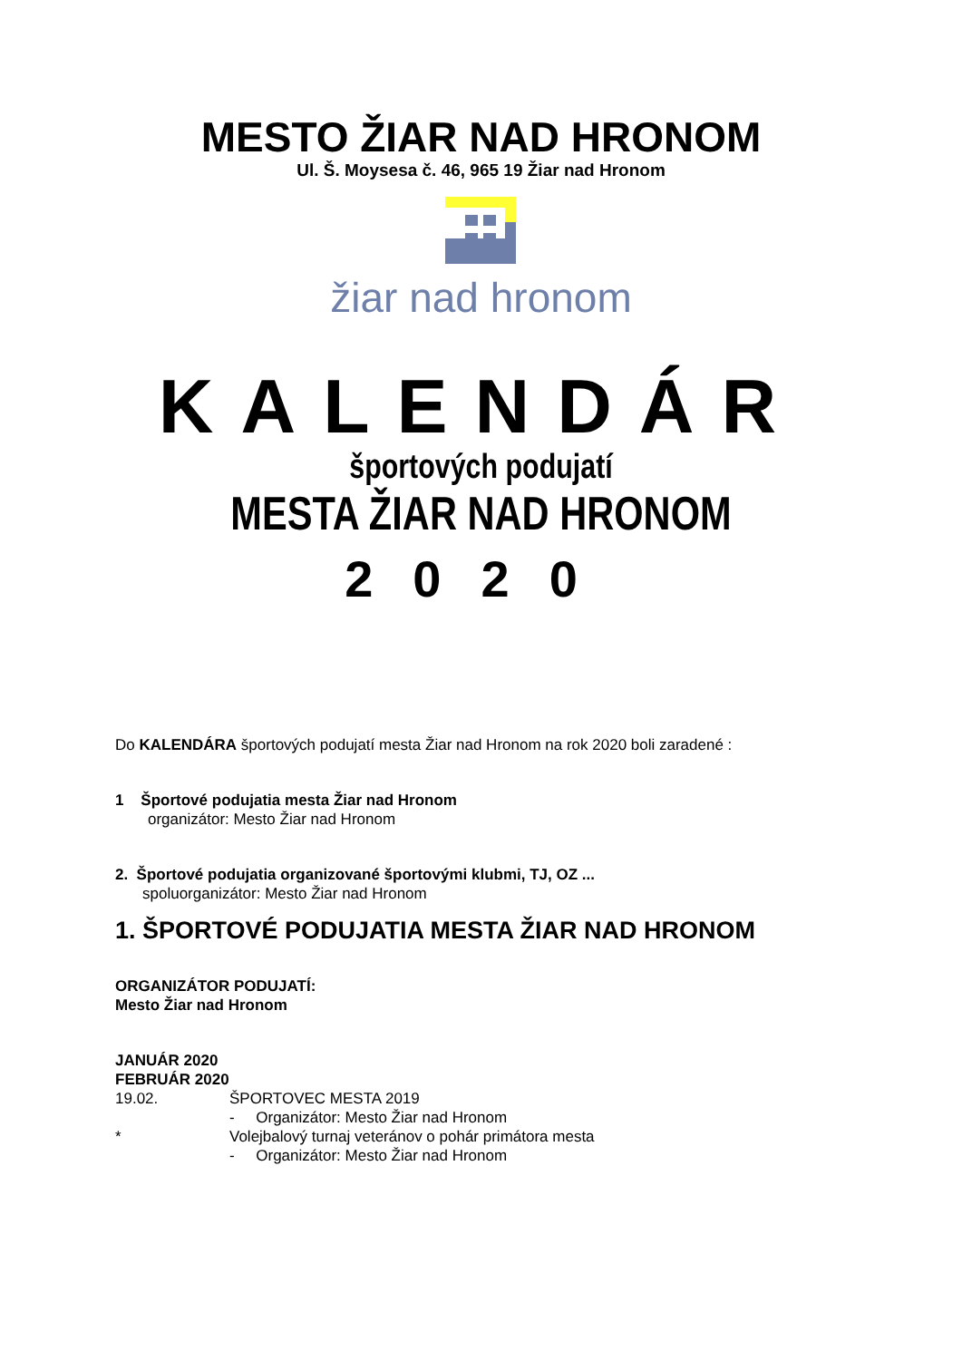MESTO ŽIAR NAD HRONOM
Ul. Š. Moysesa č. 46, 965 19 Žiar nad Hronom
žiar nad hronom
KALENDÁR
športových podujatí
MESTA ŽIAR NAD HRONOM
2020
Do KALENDÁRA športových podujatí mesta Žiar nad Hronom na rok 2020 boli zaradené :
1 Športové podujatia mesta Žiar nad Hronom
organizátor: Mesto Žiar nad Hronom
2. Športové podujatia organizované športovými klubmi, TJ, OZ ...
spoluorganizátor: Mesto Žiar nad Hronom
1. ŠPORTOVÉ PODUJATIA MESTA ŽIAR NAD HRONOM
ORGANIZÁTOR PODUJATÍ:
Mesto Žiar nad Hronom
JANUÁR 2020
FEBRUÁR 2020
19.02. ŠPORTOVEC MESTA 2019
- Organizátor: Mesto Žiar nad Hronom
* Volejbalový turnaj veteránov o pohár primátora mesta
- Organizátor: Mesto Žiar nad Hronom